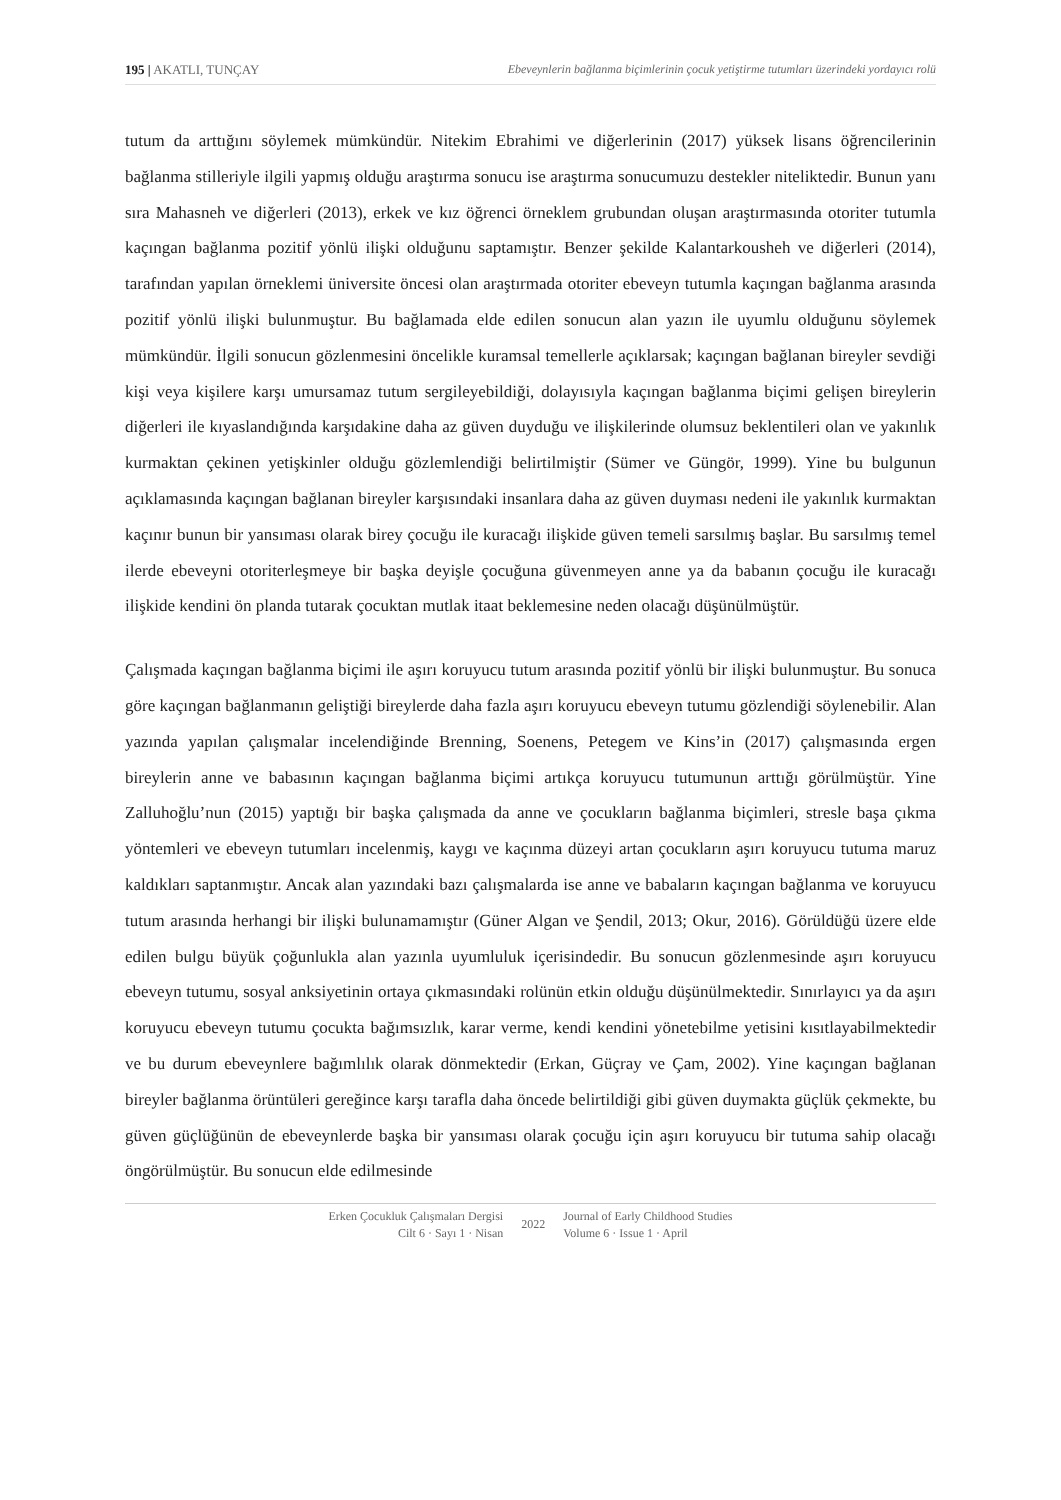195 | AKATLI, TUNÇAY Ebeveynlerin bağlanma biçimlerinin çocuk yetiştirme tutumları üzerindeki yordayıcı rolü
tutum da arttığını söylemek mümkündür. Nitekim Ebrahimi ve diğerlerinin (2017) yüksek lisans öğrencilerinin bağlanma stilleriyle ilgili yapmış olduğu araştırma sonucu ise araştırma sonucumuzu destekler niteliktedir. Bunun yanı sıra Mahasneh ve diğerleri (2013), erkek ve kız öğrenci örneklem grubundan oluşan araştırmasında otoriter tutumla kaçıngan bağlanma pozitif yönlü ilişki olduğunu saptamıştır. Benzer şekilde Kalantarkousheh ve diğerleri (2014), tarafından yapılan örneklemi üniversite öncesi olan araştırmada otoriter ebeveyn tutumla kaçıngan bağlanma arasında pozitif yönlü ilişki bulunmuştur. Bu bağlamada elde edilen sonucun alan yazın ile uyumlu olduğunu söylemek mümkündür. İlgili sonucun gözlenmesini öncelikle kuramsal temellerle açıklarsak; kaçıngan bağlanan bireyler sevdiği kişi veya kişilere karşı umursamaz tutum sergileyebildiği, dolayısıyla kaçıngan bağlanma biçimi gelişen bireylerin diğerleri ile kıyaslandığında karşıdakine daha az güven duyduğu ve ilişkilerinde olumsuz beklentileri olan ve yakınlık kurmaktan çekinen yetişkinler olduğu gözlemlendiği belirtilmiştir (Sümer ve Güngör, 1999). Yine bu bulgunun açıklamasında kaçıngan bağlanan bireyler karşısındaki insanlara daha az güven duyması nedeni ile yakınlık kurmaktan kaçınır bunun bir yansıması olarak birey çocuğu ile kuracağı ilişkide güven temeli sarsılmış başlar. Bu sarsılmış temel ilerde ebeveyni otoriterleşmeye bir başka deyişle çocuğuna güvenmeyen anne ya da babanın çocuğu ile kuracağı ilişkide kendini ön planda tutarak çocuktan mutlak itaat beklemesine neden olacağı düşünülmüştür.
Çalışmada kaçıngan bağlanma biçimi ile aşırı koruyucu tutum arasında pozitif yönlü bir ilişki bulunmuştur. Bu sonuca göre kaçıngan bağlanmanın geliştiği bireylerde daha fazla aşırı koruyucu ebeveyn tutumu gözlendiği söylenebilir. Alan yazında yapılan çalışmalar incelendiğinde Brenning, Soenens, Petegem ve Kins’in (2017) çalışmasında ergen bireylerin anne ve babasının kaçıngan bağlanma biçimi artıkça koruyucu tutumunun arttığı görülmüştür. Yine Zalluhoğlu’nun (2015) yaptığı bir başka çalışmada da anne ve çocukların bağlanma biçimleri, stresle başa çıkma yöntemleri ve ebeveyn tutumları incelenmiş, kaygı ve kaçınma düzeyi artan çocukların aşırı koruyucu tutuma maruz kaldıkları saptanmıştır. Ancak alan yazındaki bazı çalışmalarda ise anne ve babaların kaçıngan bağlanma ve koruyucu tutum arasında herhangi bir ilişki bulunamamıştır (Güner Algan ve Şendil, 2013; Okur, 2016). Görüldüğü üzere elde edilen bulgu büyük çoğunlukla alan yazınla uyumluluk içerisindedir. Bu sonucun gözlenmesinde aşırı koruyucu ebeveyn tutumu, sosyal anksiyetinin ortaya çıkmasındaki rolünün etkin olduğu düşünülmektedir. Sınırlayıcı ya da aşırı koruyucu ebeveyn tutumu çocukta bağımsızlık, karar verme, kendi kendini yönetebilme yetisini kısıtlayabilmektedir ve bu durum ebeveynlere bağımlılık olarak dönmektedir (Erkan, Güçray ve Çam, 2002). Yine kaçıngan bağlanan bireyler bağlanma örüntüleri gereğince karşı tarafla daha öncede belirtildiği gibi güven duymakta güçlük çekmekte, bu güven güçlüğünün de ebeveynlerde başka bir yansıması olarak çocuğu için aşırı koruyucu bir tutuma sahip olacağı öngörülmüştür. Bu sonucun elde edilmesinde
Erken Çocukluk Çalışmaları Dergisi
Cilt 6 · Sayı 1 · Nisan
2022
Journal of Early Childhood Studies
Volume 6 · Issue 1 · April